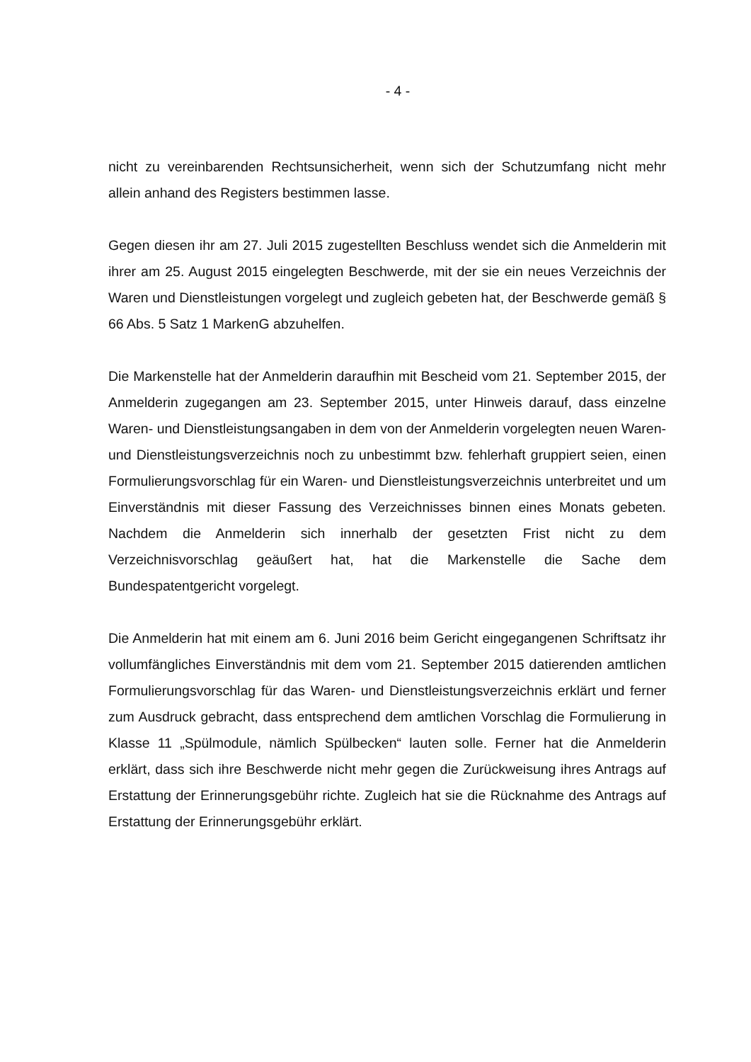- 4 -
nicht zu vereinbarenden Rechtsunsicherheit, wenn sich der Schutzumfang nicht mehr allein anhand des Registers bestimmen lasse.
Gegen diesen ihr am 27. Juli 2015 zugestellten Beschluss wendet sich die Anmelderin mit ihrer am 25. August 2015 eingelegten Beschwerde, mit der sie ein neues Verzeichnis der Waren und Dienstleistungen vorgelegt und zugleich gebeten hat, der Beschwerde gemäß § 66 Abs. 5 Satz 1 MarkenG abzuhelfen.
Die Markenstelle hat der Anmelderin daraufhin mit Bescheid vom 21. September 2015, der Anmelderin zugegangen am 23. September 2015, unter Hinweis darauf, dass einzelne Waren- und Dienstleistungsangaben in dem von der Anmelderin vorgelegten neuen Waren- und Dienstleistungsverzeichnis noch zu unbestimmt bzw. fehlerhaft gruppiert seien, einen Formulierungsvorschlag für ein Waren- und Dienstleistungsverzeichnis unterbreitet und um Einverständnis mit dieser Fassung des Verzeichnisses binnen eines Monats gebeten. Nachdem die Anmelderin sich innerhalb der gesetzten Frist nicht zu dem Verzeichnisvorschlag geäußert hat, hat die Markenstelle die Sache dem Bundespatentgericht vorgelegt.
Die Anmelderin hat mit einem am 6. Juni 2016 beim Gericht eingegangenen Schriftsatz ihr vollumfängliches Einverständnis mit dem vom 21. September 2015 datierenden amtlichen Formulierungsvorschlag für das Waren- und Dienstleistungsverzeichnis erklärt und ferner zum Ausdruck gebracht, dass entsprechend dem amtlichen Vorschlag die Formulierung in Klasse 11 „Spülmodule, nämlich Spülbecken“ lauten solle. Ferner hat die Anmelderin erklärt, dass sich ihre Beschwerde nicht mehr gegen die Zurückweisung ihres Antrags auf Erstattung der Erinnerungsgebühr richte. Zugleich hat sie die Rücknahme des Antrags auf Erstattung der Erinnerungsgebühr erklärt.